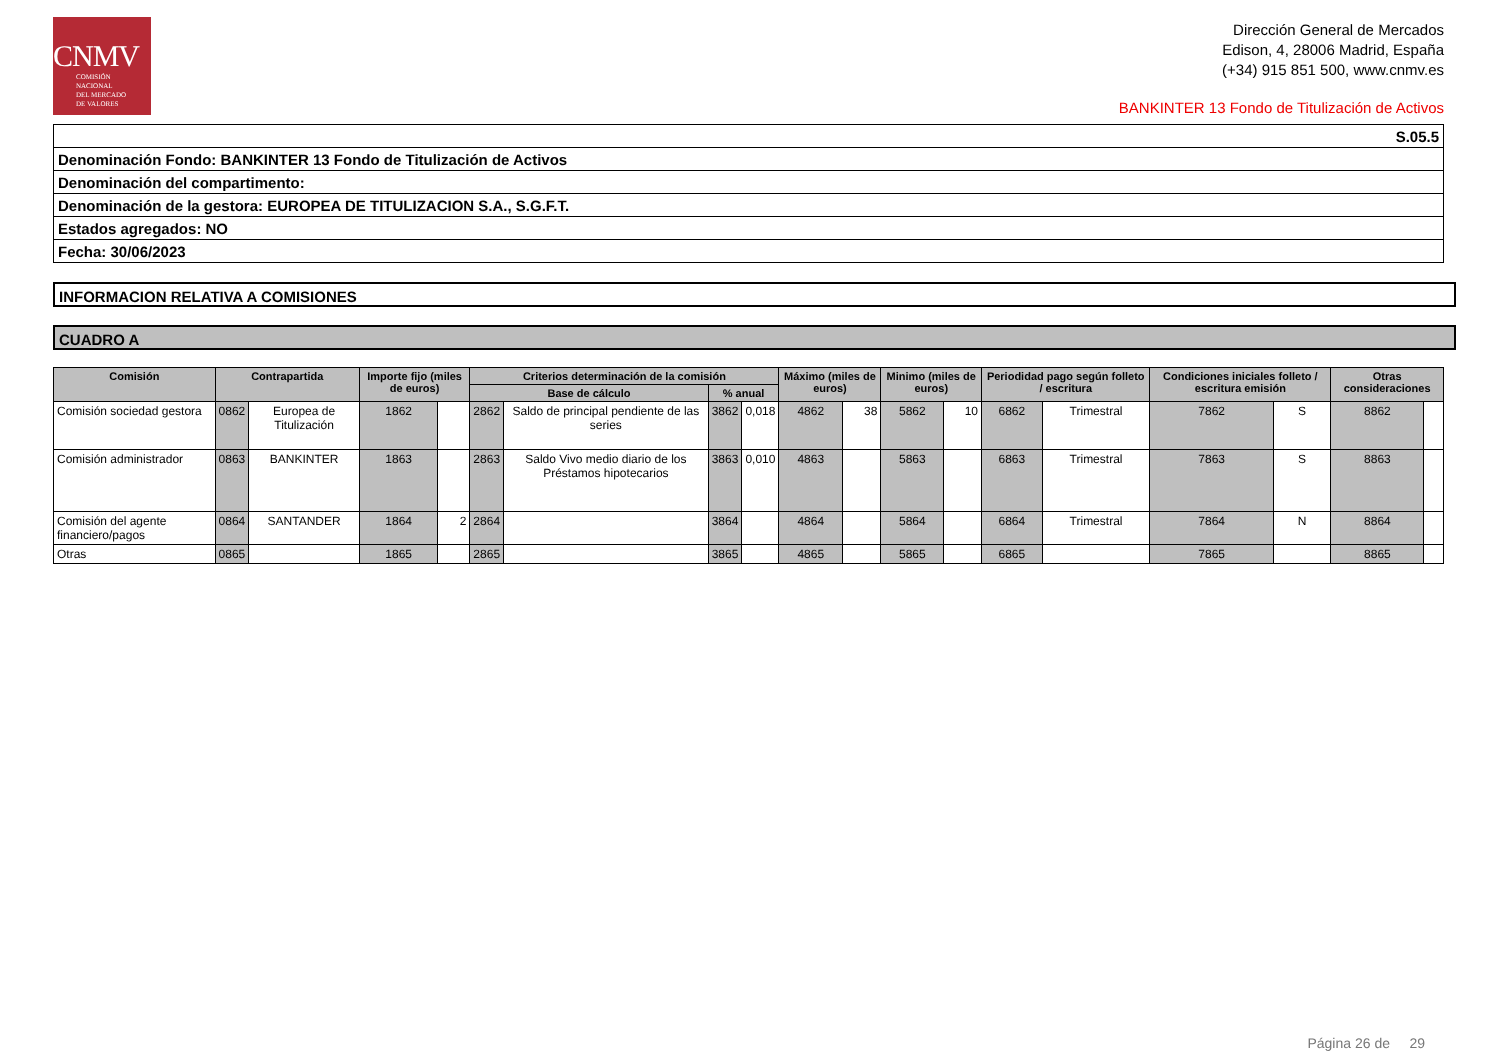CNMV
COMISIÓN
NACIONAL
DEL MERCADO
DE VALORES
Dirección General de Mercados
Edison, 4, 28006 Madrid, España
(+34) 915 851 500, www.cnmv.es
BANKINTER 13 Fondo de Titulización de Activos
| S.05.5 |
| Denominación Fondo: BANKINTER 13 Fondo de Titulización de Activos |
| Denominación del compartimento: |
| Denominación de la gestora: EUROPEA DE TITULIZACION S.A., S.G.F.T. |
| Estados agregados: NO |
| Fecha: 30/06/2023 |
INFORMACION RELATIVA A COMISIONES
CUADRO A
| Comisión | Contrapartida | | Importe fijo (miles de euros) | | Criterios determinación de la comisión | | | | Máximo (miles de euros) | | Minimo (miles de euros) | | Periodidad pago según folleto / escritura | | Condiciones iniciales folleto / escritura emisión | | Otras consideraciones | |
| --- | --- | --- | --- | --- | --- | --- | --- | --- | --- | --- | --- | --- | --- | --- | --- | --- | --- | --- |
| | | | | | Base de cálculo | | % anual | | | | | | | | | | | |
| Comisión sociedad gestora | 0862 | Europea de Titulización | 1862 | | 2862 | Saldo de principal pendiente de las series | 3862 | 0,018 | 4862 | 38 | 5862 | 10 | 6862 | Trimestral | 7862 | S | 8862 | |
| Comisión administrador | 0863 | BANKINTER | 1863 | | 2863 | Saldo Vivo medio diario de los Préstamos hipotecarios | 3863 | 0,010 | 4863 | | 5863 | | 6863 | Trimestral | 7863 | S | 8863 | |
| Comisión del agente financiero/pagos | 0864 | SANTANDER | 1864 | 2 | 2864 | | 3864 | | 4864 | | 5864 | | 6864 | Trimestral | 7864 | N | 8864 | |
| Otras | 0865 | | 1865 | | 2865 | | 3865 | | 4865 | | 5865 | | 6865 | | 7865 | | 8865 | |
Página 26 de 29